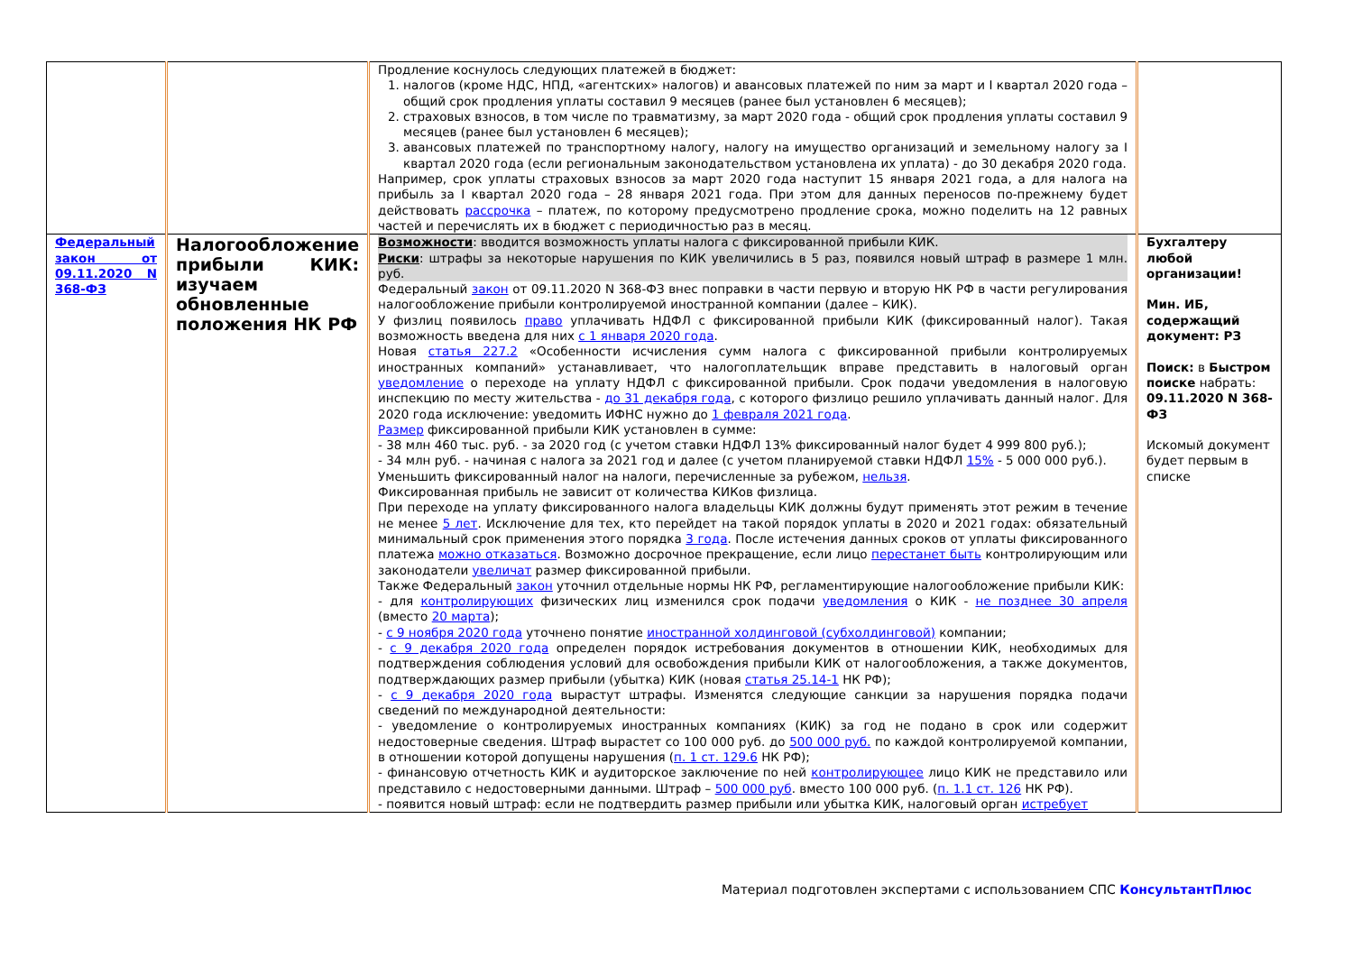| | | Продление коснулось следующих платежей в бюджет: 1. налогов (кроме НДС, НПД, «агентских» налогов) и авансовых платежей по ним за март и I квартал 2020 года – общий срок продления уплаты составил 9 месяцев (ранее был установлен 6 месяцев); 2. страховых взносов, в том числе по травматизму, за март 2020 года - общий срок продления уплаты составил 9 месяцев (ранее был установлен 6 месяцев); 3. авансовых платежей по транспортному налогу, налогу на имущество организаций и земельному налогу за I квартал 2020 года (если региональным законодательством установлена их уплата) - до 30 декабря 2020 года. Например, срок уплаты страховых взносов за март 2020 года наступит 15 января 2021 года, а для налога на прибыль за I квартал 2020 года – 28 января 2021 года. При этом для данных переносов по-прежнему будет действовать рассрочка – платеж, по которому предусмотрено продление срока, можно поделить на 12 равных частей и перечислять их в бюджет с периодичностью раз в месяц. | |
| Федеральный закон от 09.11.2020 N 368-ФЗ | Налогообложение прибыли КИК: изучаем обновленные положения НК РФ | Возможности : вводится возможность уплаты налога с фиксированной прибыли КИК. Риски : штрафы за некоторые нарушения по КИК увеличились в 5 раз, появился новый штраф в размере 1 млн. руб. Федеральный закон от 09.11.2020 N 368-ФЗ внес поправки в части первую и вторую НК РФ в части регулирования налогообложение прибыли контролируемой иностранной компании (далее – КИК). У физлиц появилось право уплачивать НДФЛ с фиксированной прибыли КИК (фиксированный налог). Такая возможность введена для них с 1 января 2020 года . Новая статья 227.2 «Особенности исчисления сумм налога с фиксированной прибыли контролируемых иностранных компаний» устанавливает, что налогоплательщик вправе представить в налоговый орган уведомление о переходе на уплату НДФЛ с фиксированной прибыли. Срок подачи уведомления в налоговую инспекцию по месту жительства - до 31 декабря года , с которого физлицо решило уплачивать данный налог. Для 2020 года исключение: уведомить ИФНС нужно до 1 февраля 2021 года . Размер фиксированной прибыли КИК установлен в сумме: - 38 млн 460 тыс. руб. - за 2020 год (с учетом ставки НДФЛ 13% фиксированный налог будет 4 999 800 руб.); - 34 млн руб. - начиная с налога за 2021 год и далее (с учетом планируемой ставки НДФЛ 15% - 5 000 000 руб.). Уменьшить фиксированный налог на налоги, перечисленные за рубежом, нельзя . Фиксированная прибыль не зависит от количества КИКов физлица. При переходе на уплату фиксированного налога владельцы КИК должны будут применять этот режим в течение не менее 5 лет . Исключение для тех, кто перейдет на такой порядок уплаты в 2020 и 2021 годах: обязательный минимальный срок применения этого порядка 3 года . После истечения данных сроков от уплаты фиксированного платежа можно отказаться . Возможно досрочное прекращение, если лицо перестанет быть контролирующим или законодатели увеличат размер фиксированной прибыли. Также Федеральный закон уточнил отдельные нормы НК РФ, регламентирующие налогообложение прибыли КИК: - для контролирующих физических лиц изменился срок подачи уведомления о КИК - не позднее 30 апреля (вместо 20 марта ); - с 9 ноября 2020 года уточнено понятие иностранной холдинговой (субхолдинговой) компании; - с 9 декабря 2020 года определен порядок истребования документов в отношении КИК, необходимых для подтверждения соблюдения условий для освобождения прибыли КИК от налогообложения, а также документов, подтверждающих размер прибыли (убытка) КИК (новая статья 25.14-1 НК РФ); - с 9 декабря 2020 года вырастут штрафы. Изменятся следующие санкции за нарушения порядка подачи сведений по международной деятельности: - уведомление о контролируемых иностранных компаниях (КИК) за год не подано в срок или содержит недостоверные сведения. Штраф вырастет со 100 000 руб. до 500 000 руб. по каждой контролируемой компании, в отношении которой допущены нарушения ( п. 1 ст. 129.6 НК РФ); - финансовую отчетность КИК и аудиторское заключение по ней контролирующее лицо КИК не представило или представило с недостоверными данными. Штраф – 500 000 руб . вместо 100 000 руб. ( п. 1.1 ст. 126 НК РФ). - появится новый штраф: если не подтвердить размер прибыли или убытка КИК, налоговый орган истребует | Бухгалтеру любой организации! Мин. ИБ, содержащий документ: РЗ Поиск: в Быстром поиске набрать: 09.11.2020 N 368-ФЗ Искомый документ будет первым в списке |
Материал подготовлен экспертами с использованием СПС КонсультантПлюс